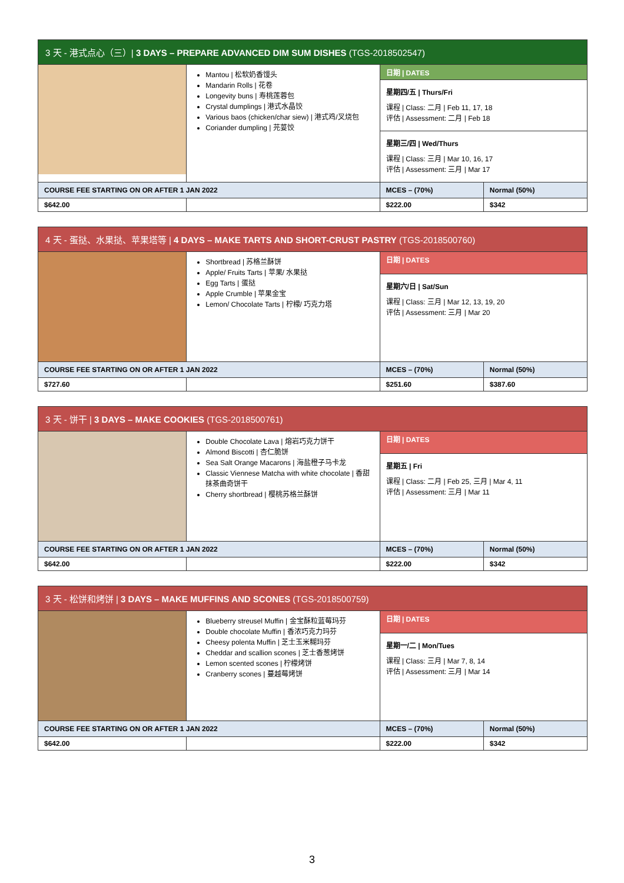| 3 天 - 港式点心（三）/ 3 DAYS – PREPARE ADVANCED DIM SUM DISHES (TGS-2018502547) | | | |
| --- | --- | --- | --- |
| | Mantou / 松软奶香馒头 Mandarin Rolls / 花卷 Longevity buns / 寿桃莲蓉包 Crystal dumplings / 港式水晶饺 Various baos (chicken/char siew) / 港式鸡/叉烧包 Coriander dumpling / 芫荽饺 | 日期 / DATES | |
| | | 星期四/五 / Thurs/Fri 课程 / Class: 二月 / Feb 11, 17, 18 评估 / Assessment: 二月 / Feb 18 | |
| | | 星期三/四 / Wed/Thurs 课程 / Class: 三月 / Mar 10, 16, 17 评估 / Assessment: 三月 / Mar 17 | |
| COURSE FEE STARTING ON OR AFTER 1 JAN 2022 | | MCES – (70%) | Normal (50%) |
| $642.00 | | $222.00 | $342 |
| 4 天 - 蛋挞、水果挞、苹果塔等 / 4 DAYS – MAKE TARTS AND SHORT-CRUST PASTRY (TGS-2018500760) | | | |
| --- | --- | --- | --- |
| | Shortbread / 苏格兰酥饼 Apple/ Fruits Tarts / 苹果/ 水果挞 Egg Tarts / 蛋挞 Apple Crumble / 苹果金宝 Lemon/ Chocolate Tarts / 柠檬/ 巧克力塔 | 日期 / DATES | |
| | | 星期六/日 / Sat/Sun 课程 / Class: 三月 / Mar 12, 13, 19, 20 评估 / Assessment: 三月 / Mar 20 | |
| COURSE FEE STARTING ON OR AFTER 1 JAN 2022 | | MCES – (70%) | Normal (50%) |
| $727.60 | | $251.60 | $387.60 |
| 3 天 - 饼干 / 3 DAYS – MAKE COOKIES (TGS-2018500761) | | | |
| --- | --- | --- | --- |
| | Double Chocolate Lava / 熔岩巧克力饼干 Almond Biscotti / 杏仁脆饼 Sea Salt Orange Macarons / 海盐橙子马卡龙 Classic Viennese Matcha with white chocolate / 香甜抹茶曲奇饼干 Cherry shortbread / 樱桃苏格兰酥饼 | 日期 / DATES | |
| | | 星期五 / Fri 课程 / Class: 二月 / Feb 25, 三月 / Mar 4, 11 评估 / Assessment: 三月 / Mar 11 | |
| COURSE FEE STARTING ON OR AFTER 1 JAN 2022 | | MCES – (70%) | Normal (50%) |
| $642.00 | | $222.00 | $342 |
| 3 天 - 松饼和烤饼 / 3 DAYS – MAKE MUFFINS AND SCONES (TGS-2018500759) | | | |
| --- | --- | --- | --- |
| | Blueberry streusel Muffin / 金宝酥粒蓝莓玛芬 Double chocolate Muffin / 香浓巧克力玛芬 Cheesy polenta Muffin / 芝士玉米糊玛芬 Cheddar and scallion scones / 芝士香葱烤饼 Lemon scented scones / 柠檬烤饼 Cranberry scones / 蔓越莓烤饼 | 日期 / DATES | |
| | | 星期一/二 / Mon/Tues 课程 / Class: 三月 / Mar 7, 8, 14 评估 / Assessment: 三月 / Mar 14 | |
| COURSE FEE STARTING ON OR AFTER 1 JAN 2022 | | MCES – (70%) | Normal (50%) |
| $642.00 | | $222.00 | $342 |
3